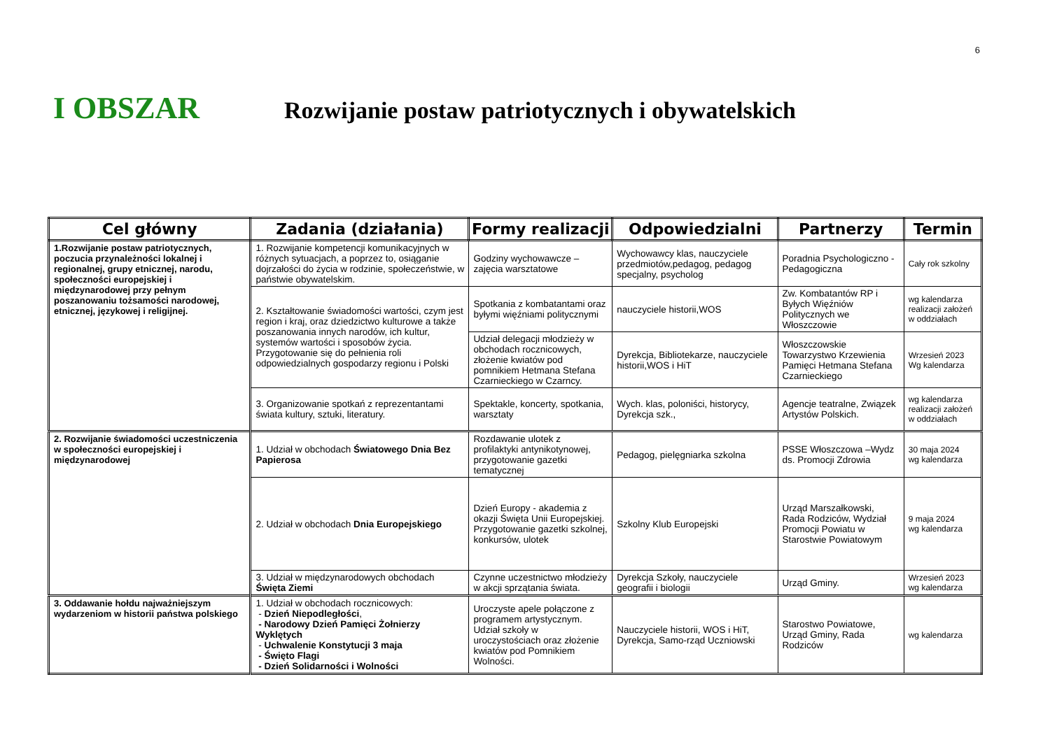6
I OBSZAR
Rozwijanie postaw patriotycznych i obywatelskich
| Cel główny | Zadania (działania) | Formy realizacji | Odpowiedzialni | Partnerzy | Termin |
| --- | --- | --- | --- | --- | --- |
| 1.Rozwijanie postaw patriotycznych, poczucia przynależności lokalnej i regionalnej, grupy etnicznej, narodu, społeczności europejskiej i międzynarodowej przy pełnym poszanowaniu tożsamości narodowej, etnicznej, językowej i religijnej. | 1. Rozwijanie kompetencji komunikacyjnych w różnych sytuacjach, a poprzez to, osiąganie dojrzałości do życia w rodzinie, społeczeństwie, w państwie obywatelskim. | Godziny wychowawcze – zajęcia warsztatowe | Wychowawcy klas, nauczyciele przedmiotów,pedagog, pedagog specjalny, psycholog | Poradnia Psychologiczno - Pedagogiczna | Cały rok szkolny |
| | 2. Kształtowanie świadomości wartości, czym jest region i kraj, oraz dziedzictwo kulturowe a także poszanowania innych narodów, ich kultur, systemów wartości i sposobów życia. Przygotowanie się do pełnienia roli odpowiedzialnych gospodarzy regionu i Polski | Spotkania z kombatantami oraz byłymi więźniami politycznymi | nauczyciele historii,WOS | Zw. Kombatantów RP i Byłych Więźniów Politycznych we Włoszczowie | wg kalendarza realizacji założeń w oddziałach |
| | | Udział delegacji młodzieży w obchodach rocznicowych, złożenie kwiatów pod pomnikiem Hetmana Stefana Czarnieckiego w Czarncy. | Dyrekcja, Bibliotekarze, nauczyciele historii,WOS i HiT | Włoszczowskie Towarzystwo Krzewienia Pamięci Hetmana Stefana Czarnieckiego | Wrzesień 2023 Wg kalendarza |
| | 3. Organizowanie spotkań z reprezentantami świata kultury, sztuki, literatury. | Spektakle, koncerty, spotkania, warsztaty | Wych. klas, poloniści, historycy, Dyrekcja szk., | Agencje teatralne, Związek Artystów Polskich. | wg kalendarza realizacji założeń w oddziałach |
| 2. Rozwijanie świadomości uczestniczenia w społeczności europejskiej i międzynarodowej | 1. Udział w obchodach Światowego Dnia Bez Papierosa | Rozdawanie ulotek z profilaktyki antynikotynowej, przygotowanie gazetki tematycznej | Pedagog, pielęgniarka szkolna | PSSE Włoszczowa –Wydz ds. Promocji Zdrowia | 30 maja 2024 wg kalendarza |
| | 2. Udział w obchodach Dnia Europejskiego | Dzień Europy - akademia z okazji Święta Unii Europejskiej. Przygotowanie gazetki szkolnej, konkursów, ulotek | Szkolny Klub Europejski | Urząd Marszałkowski, Rada Rodziców, Wydział Promocji Powiatu w Starostwie Powiatowym | 9 maja 2024 wg kalendarza |
| | 3. Udział w międzynarodowych obchodach Święta Ziemi | Czynne uczestnictwo młodzieży w akcji sprzątania świata. | Dyrekcja Szkoły, nauczyciele geografii i biologii | Urząd Gminy. | Wrzesień 2023 wg kalendarza |
| 3. Oddawanie hołdu najważniejszym wydarzeniom w historii państwa polskiego | 1. Udział w obchodach rocznicowych: - Dzień Niepodległości , - Narodowy Dzień Pamięci Żołnierzy Wyklętych - Uchwalenie Konstytucji 3 maja - Święto Flagi - Dzień Solidarności i Wolności | Uroczyste apele połączone z programem artystycznym. Udział szkoły w uroczystościach oraz złożenie kwiatów pod Pomnikiem Wolności. | Nauczyciele historii, WOS i HiT, Dyrekcja, Samo-rząd Uczniowski | Starostwo Powiatowe, Urząd Gminy, Rada Rodziców | wg kalendarza |